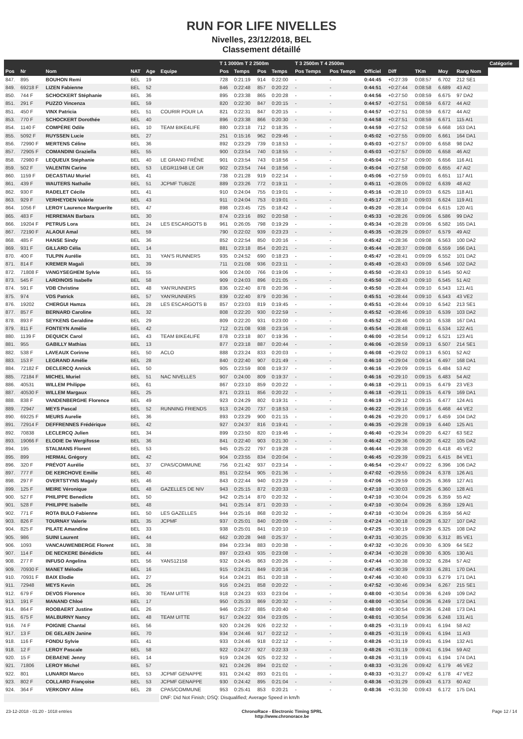RUN FOR LIFE NIVELLES
Nivelles, 23/12/2018, BEL
Classement détaillé
| | | | | | | T 1 3000m T 2 2500m | | | | T 3 2500m T 4 2500m | | | | | | | Catégorie |
| --- | --- | --- | --- | --- | --- | --- | --- | --- | --- | --- | --- | --- | --- | --- | --- | --- | --- |
| Pos | Nr | Nom | NAT | Age | Equipe | Pos | Temps | Pos | Temps | Pos Temps | Pos Temps | Officiel | Diff | TKm | Moy | Rang Nom | |
| 847. | 895 | BOUHON Remi | BEL | 19 | | 728 | 0:21:19 | 914 | 0:22:00 | - | - | 0:44:45 | +0:27:39 | 0:08:57 | 6.702 | 212 SE1 | |
| 849. | 69218 F | LIZEN Fabienne | BEL | 52 | | 846 | 0:22:48 | 857 | 0:20:22 | - | - | 0:44:51 | +0:27:44 | 0:08:58 | 6.689 | 43 AI2 | |
| 850. | 744 F | SCHOCKERT Stéphanie | BEL | 36 | | 895 | 0:23:38 | 865 | 0:20:28 | - | - | 0:44:56 | +0:27:50 | 0:08:59 | 6.675 | 97 DA2 | |
| 851. | 291 F | PUZZO Vincenza | BEL | 59 | | 820 | 0:22:30 | 847 | 0:20:15 | - | - | 0:44:57 | +0:27:51 | 0:08:59 | 6.672 | 44 AI2 | |
| 851. | 450 F | VINX Patricia | BEL | 51 | COURIR POUR LA | 821 | 0:22:31 | 847 | 0:20:15 | - | - | 0:44:57 | +0:27:51 | 0:08:59 | 6.672 | 44 AI2 | |
| 853. | 770 F | SCHOCKERT Dorothée | BEL | 40 | | 896 | 0:23:38 | 866 | 0:20:30 | - | - | 0:44:58 | +0:27:51 | 0:08:59 | 6.671 | 115 AI1 | |
| 854. | 1140 F | COMPÈRE Odile | BEL | 10 | TEAM BIKE4LIFE | 880 | 0:23:18 | 712 | 0:18:35 | - | - | 0:44:59 | +0:27:52 | 0:08:59 | 6.668 | 163 DA1 | |
| 855. | 5092 F | RUYSSEN Lucie | BEL | 27 | | 251 | 0:15:16 | 962 | 0:29:46 | - | - | 0:45:02 | +0:27:55 | 0:09:00 | 6.661 | 164 DA1 | |
| 856. | 72990 F | MERTENS Céline | BEL | 36 | | 892 | 0:23:29 | 739 | 0:18:53 | - | - | 0:45:03 | +0:27:57 | 0:09:00 | 6.658 | 98 DA2 | |
| 857. | 72905 F | COMANDINI Graziella | BEL | 55 | | 900 | 0:23:54 | 740 | 0:18:55 | - | - | 0:45:03 | +0:27:57 | 0:09:00 | 6.658 | 46 AI2 | |
| 858. | 72980 F | LEQUEUX Stéphanie | BEL | 40 | LE GRAND FRÊNE | 901 | 0:23:54 | 743 | 0:18:56 | - | - | 0:45:04 | +0:27:57 | 0:09:00 | 6.656 | 116 AI1 | |
| 859. | 502 F | VALENTIN Carine | BEL | 53 | LEGR11948 LE GR | 902 | 0:23:54 | 744 | 0:18:56 | - | - | 0:45:04 | +0:27:58 | 0:09:00 | 6.655 | 47 AI2 | |
| 860. | 1159 F | DECASTIAU Muriel | BEL | 41 | | 738 | 0:21:28 | 919 | 0:22:14 | - | - | 0:45:06 | +0:27:59 | 0:09:01 | 6.651 | 117 AI1 | |
| 861. | 439 F | WAUTERS Nathalie | BEL | 51 | JCPMF TUBIZE | 889 | 0:23:26 | 772 | 0:19:11 | - | - | 0:45:11 | +0:28:05 | 0:09:02 | 6.639 | 48 AI2 | |
| 862. | 930 F | RADELET Cécile | BEL | 41 | | 910 | 0:24:04 | 755 | 0:19:01 | - | - | 0:45:16 | +0:28:10 | 0:09:03 | 6.625 | 118 AI1 | |
| 863. | 929 F | VERHEYDEN Valérie | BEL | 43 | | 911 | 0:24:04 | 753 | 0:19:01 | - | - | 0:45:17 | +0:28:10 | 0:09:03 | 6.624 | 119 AI1 | |
| 864. | 1056 F | LEROY Laurence Marguerite | BEL | 47 | | 898 | 0:23:45 | 725 | 0:18:42 | - | - | 0:45:20 | +0:28:14 | 0:09:04 | 6.615 | 120 AI1 | |
| 865. | 483 F | HERREMAN Barbara | BEL | 30 | | 874 | 0:23:16 | 892 | 0:20:58 | - | - | 0:45:33 | +0:28:26 | 0:09:06 | 6.586 | 99 DA2 | |
| 866. | 19204 F | PETRUS Lora | BEL | 24 | LES ESCARGOTS B | 961 | 0:26:05 | 798 | 0:19:29 | - | - | 0:45:34 | +0:28:28 | 0:09:06 | 6.582 | 165 DA1 | |
| 867. | 72190 F | ALAOUI Amal | BEL | 59 | | 790 | 0:22:02 | 939 | 0:23:23 | - | - | 0:45:35 | +0:28:29 | 0:09:07 | 6.579 | 49 AI2 | |
| 868. | 485 F | HANSE Sindy | BEL | 36 | | 852 | 0:22:54 | 850 | 0:20:16 | - | - | 0:45:42 | +0:28:36 | 0:09:08 | 6.563 | 100 DA2 | |
| 869. | 931 F | GILLARD Célia | BEL | 14 | | 881 | 0:23:18 | 854 | 0:20:21 | - | - | 0:45:44 | +0:28:37 | 0:09:08 | 6.559 | 166 DA1 | |
| 870. | 400 F | TULPIN Aurélie | BEL | 31 | YAN'S RUNNERS | 935 | 0:24:52 | 690 | 0:18:23 | - | - | 0:45:47 | +0:28:41 | 0:09:09 | 6.552 | 101 DA2 | |
| 871. | 814 F | KREMER Magali | BEL | 39 | | 711 | 0:21:08 | 936 | 0:23:11 | - | - | 0:45:49 | +0:28:43 | 0:09:09 | 6.546 | 102 DA2 | |
| 872. | 71808 F | VANGYSEGHEM Sylvie | BEL | 55 | | 906 | 0:24:00 | 766 | 0:19:06 | - | - | 0:45:50 | +0:28:43 | 0:09:10 | 6.545 | 50 AI2 | |
| 873. | 545 F | LARDINOIS Isabelle | BEL | 58 | | 909 | 0:24:03 | 896 | 0:21:05 | - | - | 0:45:50 | +0:28:43 | 0:09:10 | 6.545 | 51 AI2 | |
| 874. | 591 F | VDB Christine | BEL | 48 | YAN'RUNNERS | 836 | 0:22:40 | 878 | 0:20:36 | - | - | 0:45:50 | +0:28:44 | 0:09:10 | 6.543 | 121 AI1 | |
| 875. | 974 | VDS Patrick | BEL | 57 | YAN'RUNNERS | 839 | 0:22:40 | 879 | 0:20:36 | - | - | 0:45:51 | +0:28:44 | 0:09:10 | 6.543 | 43 VE2 | |
| 876. | 19202 | CHERGUI Hamza | BEL | 28 | LES ESCARGOTS B | 857 | 0:23:03 | 819 | 0:19:45 | - | - | 0:45:51 | +0:28:44 | 0:09:10 | 6.542 | 213 SE1 | |
| 877. | 857 F | BERNARD Caroline | BEL | 32 | | 808 | 0:22:20 | 930 | 0:22:59 | - | - | 0:45:52 | +0:28:46 | 0:09:10 | 6.539 | 103 DA2 | |
| 878. | 893 F | SEYKENS Geraldine | BEL | 29 | | 809 | 0:22:20 | 931 | 0:23:00 | - | - | 0:45:52 | +0:28:46 | 0:09:10 | 6.538 | 167 DA1 | |
| 879. | 811 F | FONTEYN Amélie | BEL | 42 | | 712 | 0:21:08 | 938 | 0:23:16 | - | - | 0:45:54 | +0:28:48 | 0:09:11 | 6.534 | 122 AI1 | |
| 880. | 1139 F | DEQUICK Carol | BEL | 43 | TEAM BIKE4LIFE | 878 | 0:23:18 | 807 | 0:19:36 | - | - | 0:46:00 | +0:28:54 | 0:09:12 | 6.521 | 123 AI1 | |
| 881. | 955 | GABILLY Mathias | BEL | 13 | | 877 | 0:23:18 | 887 | 0:20:44 | - | - | 0:46:06 | +0:28:59 | 0:09:13 | 6.507 | 214 SE1 | |
| 882. | 538 F | LAVEAUX Corinne | BEL | 50 | ACLO | 888 | 0:23:24 | 833 | 0:20:03 | - | - | 0:46:08 | +0:29:02 | 0:09:13 | 6.501 | 52 AI2 | |
| 883. | 153 F | LEGRAND Amélie | BEL | 28 | | 840 | 0:22:40 | 907 | 0:21:49 | - | - | 0:46:10 | +0:29:04 | 0:09:14 | 6.497 | 168 DA1 | |
| 884. | 72182 F | DECLERCQ Annick | BEL | 50 | | 905 | 0:23:59 | 808 | 0:19:37 | - | - | 0:46:16 | +0:29:09 | 0:09:15 | 6.484 | 53 AI2 | |
| 885. | 72184 F | MICHEL Muriel | BEL | 51 | NAC NIVELLES | 907 | 0:24:00 | 809 | 0:19:37 | - | - | 0:46:16 | +0:29:10 | 0:09:15 | 6.483 | 54 AI2 | |
| 886. | 40531 | WILLEM Philippe | BEL | 61 | | 867 | 0:23:10 | 859 | 0:20:22 | - | - | 0:46:18 | +0:29:11 | 0:09:15 | 6.479 | 23 VE3 | |
| 887. | 40530 F | WILLEM Margaux | BEL | 25 | | 871 | 0:23:11 | 856 | 0:20:22 | - | - | 0:46:18 | +0:29:11 | 0:09:15 | 6.479 | 169 DA1 | |
| 888. | 838 F | VANDENBERGHE Florence | BEL | 49 | | 923 | 0:24:29 | 802 | 0:19:31 | - | - | 0:46:19 | +0:29:12 | 0:09:15 | 6.477 | 124 AI1 | |
| 889. | 72947 | MEYS Pascal | BEL | 52 | RUNNING FRIENDS | 913 | 0:24:20 | 737 | 0:18:53 | - | - | 0:46:22 | +0:29:16 | 0:09:16 | 6.468 | 44 VE2 | |
| 890. | 69225 F | MEURS Aurelie | BEL | 36 | | 893 | 0:23:29 | 900 | 0:21:15 | - | - | 0:46:26 | +0:29:20 | 0:09:17 | 6.459 | 104 DA2 | |
| 891. | 72914 F | DEFFRENNES Frédérique | BEL | 42 | | 927 | 0:24:37 | 816 | 0:19:41 | - | - | 0:46:35 | +0:29:28 | 0:09:19 | 6.440 | 125 AI1 | |
| 892. | 70838 | LECLERCQ Julien | BEL | 34 | | 899 | 0:23:50 | 820 | 0:19:46 | - | - | 0:46:40 | +0:29:34 | 0:09:20 | 6.427 | 63 SE2 | |
| 893. | 19066 F | ELODIE De Wergifosse | BEL | 36 | | 841 | 0:22:40 | 903 | 0:21:30 | - | - | 0:46:42 | +0:29:36 | 0:09:20 | 6.422 | 105 DA2 | |
| 894. | 195 | STALMANS Florent | BEL | 53 | | 945 | 0:25:22 | 797 | 0:19:28 | - | - | 0:46:44 | +0:29:38 | 0:09:20 | 6.418 | 45 VE2 | |
| 895. | 899 | HERMAL Grégory | BEL | 42 | | 904 | 0:23:55 | 834 | 0:20:04 | - | - | 0:46:45 | +0:29:39 | 0:09:21 | 6.415 | 84 VE1 | |
| 896. | 320 F | PRÉVOT Aurélie | BEL | 37 | CPAS/COMMUNE | 756 | 0:21:42 | 937 | 0:23:14 | - | - | 0:46:54 | +0:29:47 | 0:09:22 | 6.396 | 106 DA2 | |
| 897. | 777 F | DE KERCHOVE Emilie | BEL | 40 | | 851 | 0:22:54 | 905 | 0:21:36 | - | - | 0:47:02 | +0:29:55 | 0:09:24 | 6.378 | 126 AI1 | |
| 898. | 297 F | OVERTSTYNS Magaly | BEL | 46 | | 843 | 0:22:44 | 940 | 0:23:29 | - | - | 0:47:06 | +0:29:59 | 0:09:25 | 6.369 | 127 AI1 | |
| 899. | 125 F | MEIRE Véronique | BEL | 48 | GAZELLES DE NIV | 943 | 0:25:15 | 872 | 0:20:33 | - | - | 0:47:10 | +0:30:03 | 0:09:26 | 6.360 | 128 AI1 | |
| 900. | 527 F | PHILIPPE Benedicte | BEL | 50 | | 942 | 0:25:14 | 870 | 0:20:32 | - | - | 0:47:10 | +0:30:04 | 0:09:26 | 6.359 | 55 AI2 | |
| 901. | 528 F | PHILIPPE Isabelle | BEL | 48 | | 941 | 0:25:14 | 871 | 0:20:33 | - | - | 0:47:10 | +0:30:04 | 0:09:26 | 6.359 | 129 AI1 | |
| 902. | 771 F | ROTA BULO Fabienne | BEL | 50 | LES GAZELLES | 944 | 0:25:16 | 868 | 0:20:32 | - | - | 0:47:10 | +0:30:04 | 0:09:26 | 6.359 | 56 AI2 | |
| 903. | 826 F | TOURNAY Valerie | BEL | 35 | JCPMF | 937 | 0:25:01 | 840 | 0:20:09 | - | - | 0:47:24 | +0:30:18 | 0:09:28 | 6.327 | 107 DA2 | |
| 904. | 825 F | PILATE Amandine | BEL | 33 | | 938 | 0:25:01 | 841 | 0:20:10 | - | - | 0:47:25 | +0:30:19 | 0:09:29 | 6.325 | 108 DA2 | |
| 905. | 986 | SUINI Laurent | BEL | 44 | | 662 | 0:20:28 | 948 | 0:25:37 | - | - | 0:47:31 | +0:30:25 | 0:09:30 | 6.312 | 85 VE1 | |
| 906. | 1093 | VANCAUWENBERGE Florent | BEL | 38 | | 894 | 0:23:34 | 883 | 0:20:38 | - | - | 0:47:32 | +0:30:26 | 0:09:30 | 6.309 | 64 SE2 | |
| 907. | 114 F | DE NECKERE Bénédicte | BEL | 44 | | 897 | 0:23:43 | 935 | 0:23:08 | - | - | 0:47:34 | +0:30:28 | 0:09:30 | 6.305 | 130 AI1 | |
| 908. | 277 F | INFUSO Angelina | BEL | 56 | YANS12158 | 932 | 0:24:45 | 863 | 0:20:26 | - | - | 0:47:44 | +0:30:38 | 0:09:32 | 6.284 | 57 AI2 | |
| 909. | 70930 F | MANET Mélodie | BEL | 16 | | 915 | 0:24:21 | 849 | 0:20:16 | - | - | 0:47:45 | +0:30:39 | 0:09:33 | 6.281 | 170 DA1 | |
| 910. | 70931 F | BAIX Elodie | BEL | 27 | | 914 | 0:24:21 | 851 | 0:20:18 | - | - | 0:47:46 | +0:30:40 | 0:09:33 | 6.279 | 171 DA1 | |
| 911. | 72948 | MEYS Kevin | BEL | 26 | | 916 | 0:24:21 | 858 | 0:20:22 | - | - | 0:47:52 | +0:30:46 | 0:09:34 | 6.267 | 215 SE1 | |
| 912. | 679 F | DEVOS Florence | BEL | 30 | TEAM UITTE | 918 | 0:24:23 | 933 | 0:23:04 | - | - | 0:48:00 | +0:30:54 | 0:09:36 | 6.249 | 109 DA2 | |
| 913. | 191 F | MANAND Chloé | BEL | 17 | | 950 | 0:25:33 | 869 | 0:20:32 | - | - | 0:48:00 | +0:30:54 | 0:09:36 | 6.249 | 172 DA1 | |
| 914. | 864 F | ROOBAERT Justine | BEL | 26 | | 946 | 0:25:27 | 885 | 0:20:40 | - | - | 0:48:00 | +0:30:54 | 0:09:36 | 6.248 | 173 DA1 | |
| 915. | 675 F | MALBURNY Nancy | BEL | 48 | TEAM UITTE | 917 | 0:24:22 | 934 | 0:23:05 | - | - | 0:48:01 | +0:30:54 | 0:09:36 | 6.248 | 131 AI1 | |
| 916. | 74 F | POIGNIE Chantal | BEL | 56 | | 920 | 0:24:26 | 926 | 0:22:32 | - | - | 0:48:25 | +0:31:19 | 0:09:41 | 6.194 | 58 AI2 | |
| 917. | 13 F | DE GELAEN Janine | BEL | 70 | | 934 | 0:24:46 | 917 | 0:22:12 | - | - | 0:48:25 | +0:31:19 | 0:09:41 | 6.194 | 11 AI3 | |
| 918. | 116 F | FONDU Sylvie | BEL | 41 | | 933 | 0:24:46 | 918 | 0:22:12 | - | - | 0:48:26 | +0:31:19 | 0:09:41 | 6.194 | 132 AI1 | |
| 918. | 12 F | LEROY Pascale | BEL | 58 | | 922 | 0:24:27 | 927 | 0:22:33 | - | - | 0:48:26 | +0:31:19 | 0:09:41 | 6.194 | 59 AI2 | |
| 920. | 15 F | DEBAENE Jenny | BEL | 14 | | 919 | 0:24:26 | 925 | 0:22:32 | - | - | 0:48:26 | +0:31:19 | 0:09:41 | 6.194 | 174 DA1 | |
| 921. | 71806 | LEROY Michel | BEL | 57 | | 921 | 0:24:26 | 894 | 0:21:02 | - | - | 0:48:33 | +0:31:26 | 0:09:42 | 6.179 | 46 VE2 | |
| 922. | 801 | LUNARDI Marco | BEL | 53 | JCPMF GENAPPE | 931 | 0:24:42 | 893 | 0:21:01 | - | - | 0:48:33 | +0:31:27 | 0:09:42 | 6.178 | 47 VE2 | |
| 923. | 802 F | COLLARD Françoise | BEL | 53 | JCPMF GENAPPE | 930 | 0:24:42 | 895 | 0:21:04 | - | - | 0:48:36 | +0:31:29 | 0:09:43 | 6.173 | 60 AI2 | |
| 924. | 364 F | VERKONY Aline | BEL | 28 | CPAS/COMMUNE | 953 | 0:25:41 | 853 | 0:20:21 | - | - | 0:48:36 | +0:31:30 | 0:09:43 | 6.172 | 175 DA1 | |
| | | | | | DNF: Did Not Finish; DSQ: Disqualified; Average Speed in km/h | | | | | | | | | | | | |
23-12-2018 - 01:20 - 1018 entries ChronoRace - Electronic Timing SPRL
http://www.chronorace.be Page 12 / 14